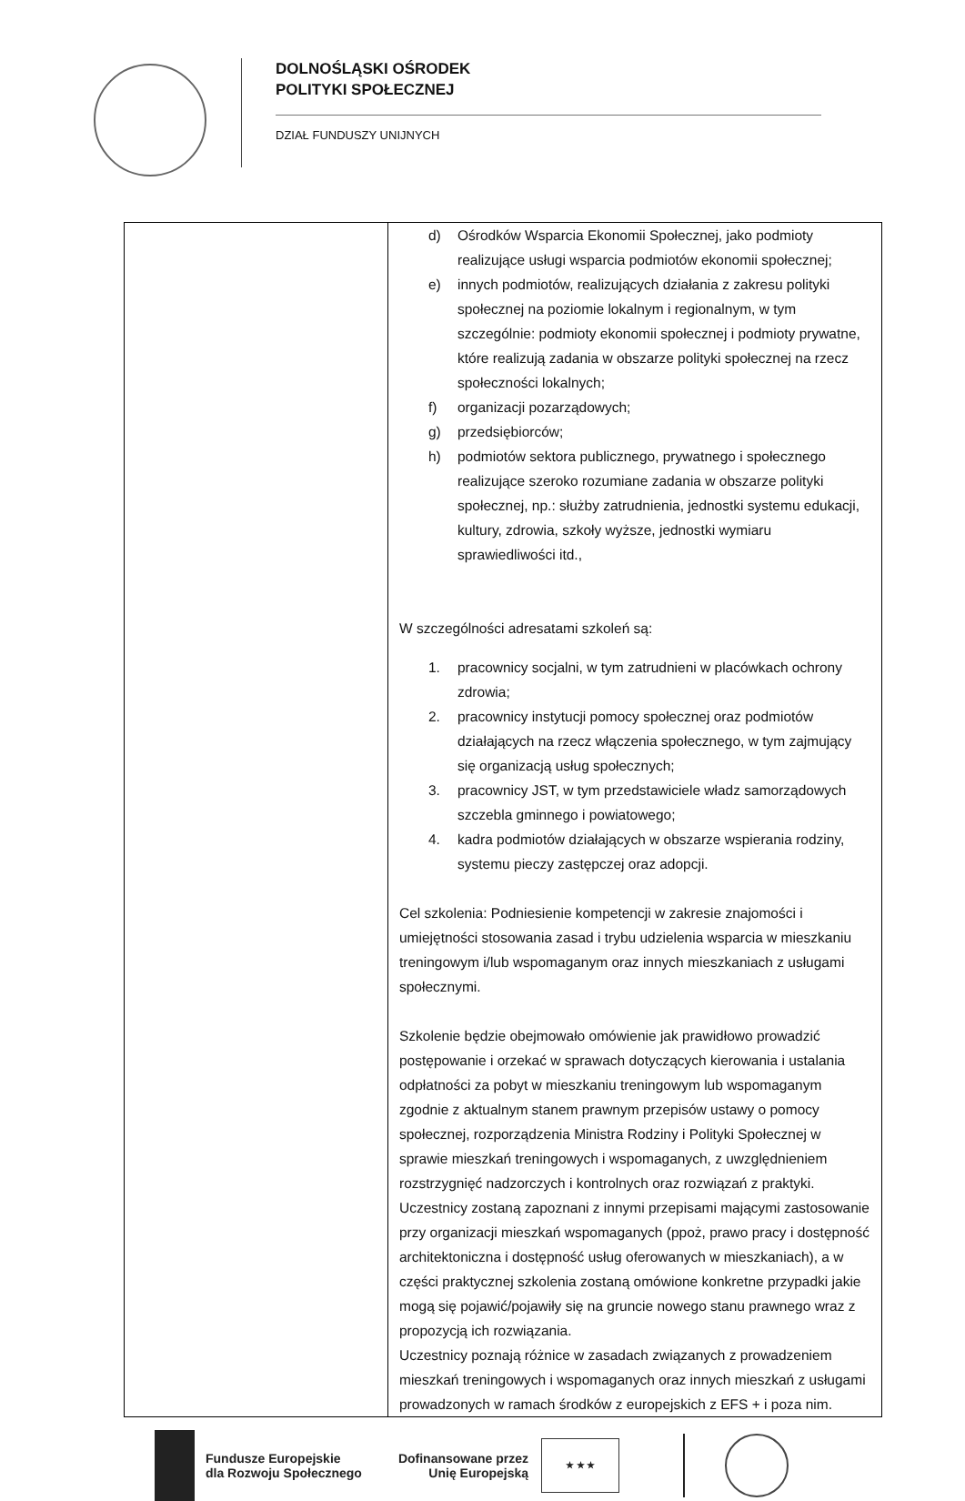DOLNOŚLĄSKI OŚRODEK
POLITYKI SPOŁECZNEJ
DZIAŁ FUNDUSZY UNIJNYCH
| | d) Ośrodków Wsparcia Ekonomii Społecznej, jako podmioty realizujące usługi wsparcia podmiotów ekonomii społecznej; e) innych podmiotów, realizujących działania z zakresu polityki społecznej na poziomie lokalnym i regionalnym, w tym szczególnie: podmioty ekonomii społecznej i podmioty prywatne, które realizują zadania w obszarze polityki społecznej na rzecz społeczności lokalnych; f) organizacji pozarządowych; g) przedsiębiorców; h) podmiotów sektora publicznego, prywatnego i społecznego realizujące szeroko rozumiane zadania w obszarze polityki społecznej, np.: służby zatrudnienia, jednostki systemu edukacji, kultury, zdrowia, szkoły wyższe, jednostki wymiaru sprawiedliwości itd., W szczególności adresatami szkoleń są: 1. pracownicy socjalni, w tym zatrudnieni w placówkach ochrony zdrowia; 2. pracownicy instytucji pomocy społecznej oraz podmiotów działających na rzecz włączenia społecznego, w tym zajmujący się organizacją usług społecznych; 3. pracownicy JST, w tym przedstawiciele władz samorządowych szczebla gminnego i powiatowego; 4. kadra podmiotów działających w obszarze wspierania rodziny, systemu pieczy zastępczej oraz adopcji. Cel szkolenia: Podniesienie kompetencji w zakresie znajomości i umiejętności stosowania zasad i trybu udzielenia wsparcia w mieszkaniu treningowym i/lub wspomaganym oraz innych mieszkaniach z usługami społecznymi. Szkolenie będzie obejmowało omówienie jak prawidłowo prowadzić postępowanie i orzekać w sprawach dotyczących kierowania i ustalania odpłatności za pobyt w mieszkaniu treningowym lub wspomaganym zgodnie z aktualnym stanem prawnym przepisów ustawy o pomocy społecznej, rozporządzenia Ministra Rodziny i Polityki Społecznej w sprawie mieszkań treningowych i wspomaganych, z uwzględnieniem rozstrzygnięć nadzorczych i kontrolnych oraz rozwiązań z praktyki. Uczestnicy zostaną zapoznani z innymi przepisami mającymi zastosowanie przy organizacji mieszkań wspomaganych (ppoż, prawo pracy i dostępność architektoniczna i dostępność usług oferowanych w mieszkaniach), a w części praktycznej szkolenia zostaną omówione konkretne przypadki jakie mogą się pojawić/pojawiły się na gruncie nowego stanu prawnego wraz z propozycją ich rozwiązania. Uczestnicy poznają różnice w zasadach związanych z prowadzeniem mieszkań treningowych i wspomaganych oraz innych mieszkań z usługami prowadzonych w ramach środków z europejskich z EFS + i poza nim. |
Fundusze Europejskie
dla Rozwoju Społecznego
Dofinansowane przez
Unię Europejską
★ ★ ★